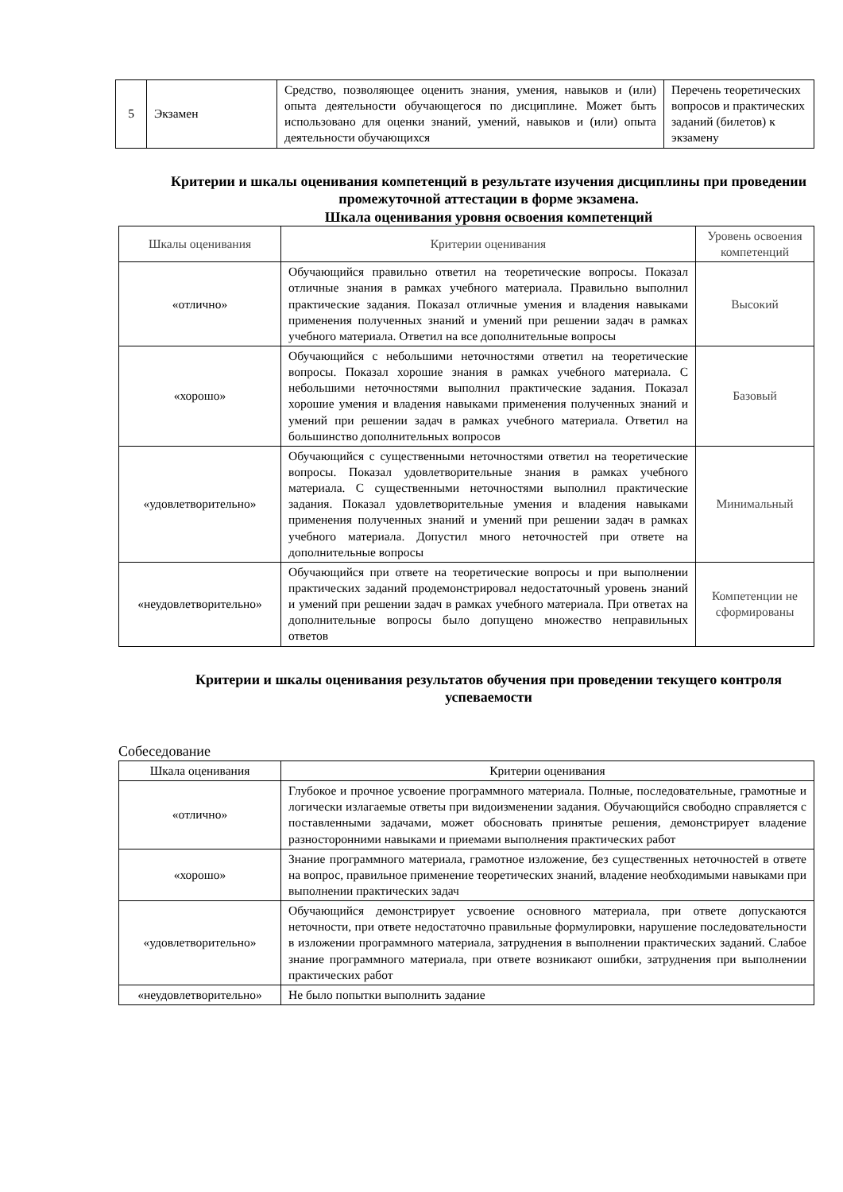| 5 | Экзамен | Средство, позволяющее оценить знания, умения, навыков и (или) опыта деятельности обучающегося по дисциплине. Может быть использовано для оценки знаний, умений, навыков и (или) опыта деятельности обучающихся | Перечень теоретических вопросов и практических заданий (билетов) к экзамену |
Критерии и шкалы оценивания компетенций в результате изучения дисциплины при проведении промежуточной аттестации в форме экзамена.
Шкала оценивания уровня освоения компетенций
| Шкалы оценивания | Критерии оценивания | Уровень освоения компетенций |
| --- | --- | --- |
| «отлично» | Обучающийся правильно ответил на теоретические вопросы. Показал отличные знания в рамках учебного материала. Правильно выполнил практические задания. Показал отличные умения и владения навыками применения полученных знаний и умений при решении задач в рамках учебного материала. Ответил на все дополнительные вопросы | Высокий |
| «хорошо» | Обучающийся с небольшими неточностями ответил на теоретические вопросы. Показал хорошие знания в рамках учебного материала. С небольшими неточностями выполнил практические задания. Показал хорошие умения и владения навыками применения полученных знаний и умений при решении задач в рамках учебного материала. Ответил на большинство дополнительных вопросов | Базовый |
| «удовлетворительно» | Обучающийся с существенными неточностями ответил на теоретические вопросы. Показал удовлетворительные знания в рамках учебного материала. С существенными неточностями выполнил практические задания. Показал удовлетворительные умения и владения навыками применения полученных знаний и умений при решении задач в рамках учебного материала. Допустил много неточностей при ответе на дополнительные вопросы | Минимальный |
| «неудовлетворительно» | Обучающийся при ответе на теоретические вопросы и при выполнении практических заданий продемонстрировал недостаточный уровень знаний и умений при решении задач в рамках учебного материала. При ответах на дополнительные вопросы было допущено множество неправильных ответов | Компетенции не сформированы |
Критерии и шкалы оценивания результатов обучения при проведении текущего контроля успеваемости
Собеседование
| Шкала оценивания | Критерии оценивания |
| --- | --- |
| «отлично» | Глубокое и прочное усвоение программного материала. Полные, последовательные, грамотные и логически излагаемые ответы при видоизменении задания. Обучающийся свободно справляется с поставленными задачами, может обосновать принятые решения, демонстрирует владение разносторонними навыками и приемами выполнения практических работ |
| «хорошо» | Знание программного материала, грамотное изложение, без существенных неточностей в ответе на вопрос, правильное применение теоретических знаний, владение необходимыми навыками при выполнении практических задач |
| «удовлетворительно» | Обучающийся демонстрирует усвоение основного материала, при ответе допускаются неточности, при ответе недостаточно правильные формулировки, нарушение последовательности в изложении программного материала, затруднения в выполнении практических заданий. Слабое знание программного материала, при ответе возникают ошибки, затруднения при выполнении практических работ |
| «неудовлетворительно» | Не было попытки выполнить задание |